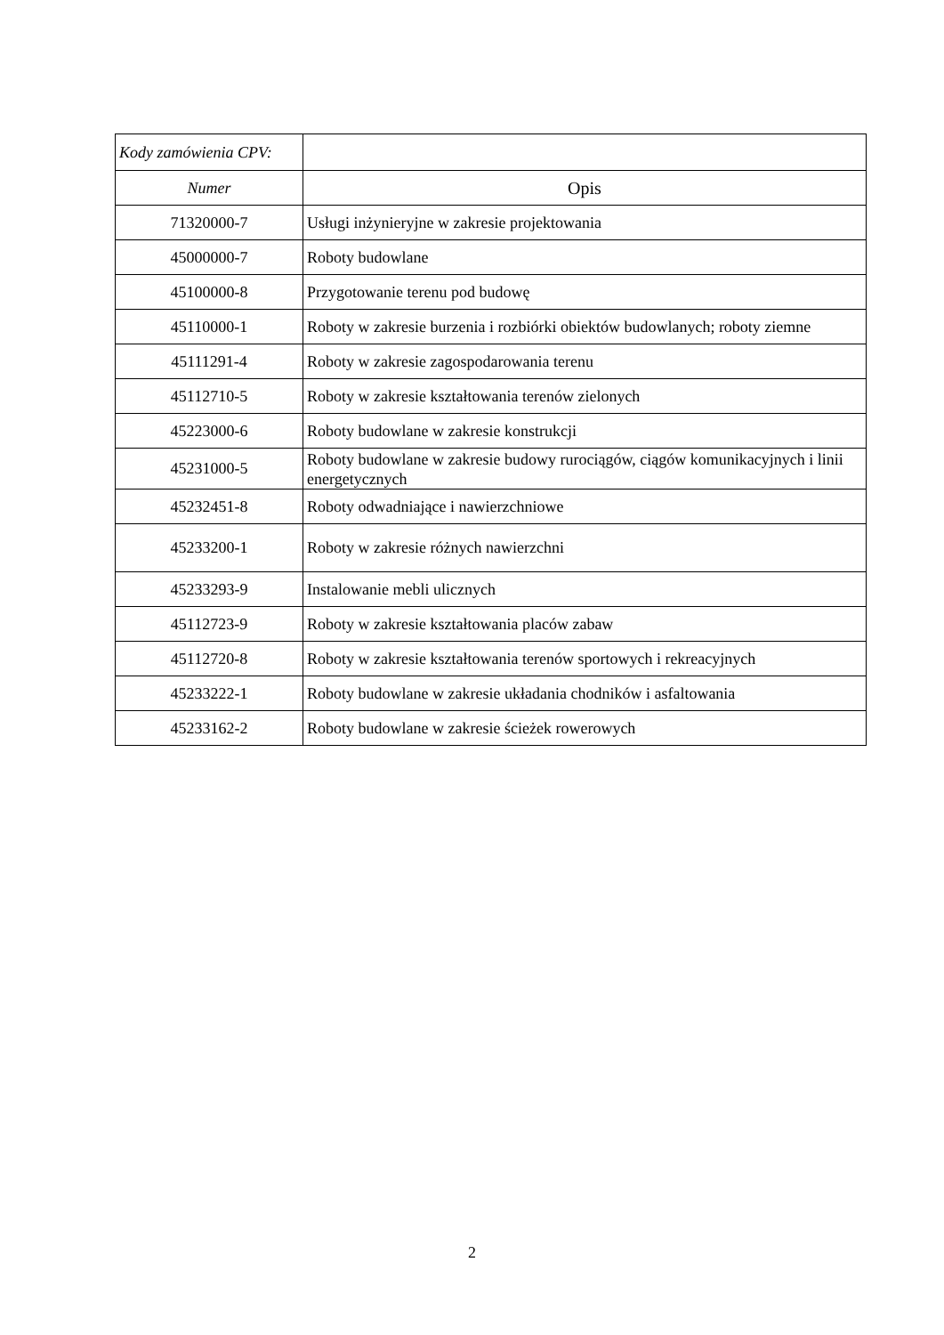| Kody zamówienia CPV: | |
| --- | --- |
| Numer | Opis |
| 71320000-7 | Usługi inżynieryjne w zakresie projektowania |
| 45000000-7 | Roboty budowlane |
| 45100000-8 | Przygotowanie terenu pod budowę |
| 45110000-1 | Roboty w zakresie burzenia i rozbiórki obiektów budowlanych; roboty ziemne |
| 45111291-4 | Roboty w zakresie zagospodarowania terenu |
| 45112710-5 | Roboty w zakresie kształtowania terenów zielonych |
| 45223000-6 | Roboty budowlane w zakresie konstrukcji |
| 45231000-5 | Roboty budowlane w zakresie budowy rurociągów, ciągów komunikacyjnych i linii energetycznych |
| 45232451-8 | Roboty odwadniające i nawierzchniowe |
| 45233200-1 | Roboty w zakresie różnych nawierzchni |
| 45233293-9 | Instalowanie mebli ulicznych |
| 45112723-9 | Roboty w zakresie kształtowania placów zabaw |
| 45112720-8 | Roboty w zakresie kształtowania terenów sportowych i rekreacyjnych |
| 45233222-1 | Roboty budowlane w zakresie układania chodników i asfaltowania |
| 45233162-2 | Roboty budowlane w zakresie ścieżek rowerowych |
2